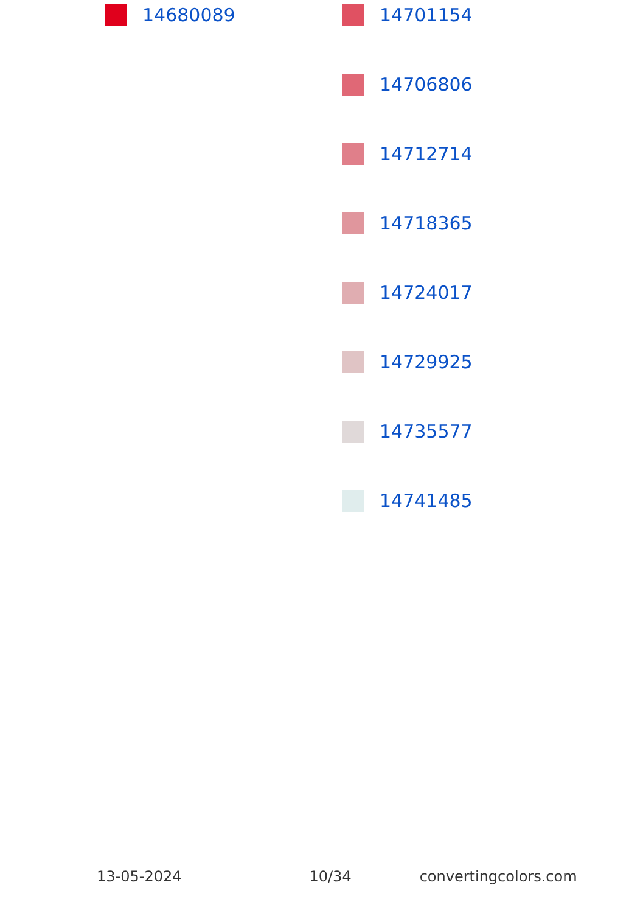14680089 14701154
14706806
14712714
14718365
14724017
14729925
14735577
14741485
13-05-2024 10/34 convertingcolors.com